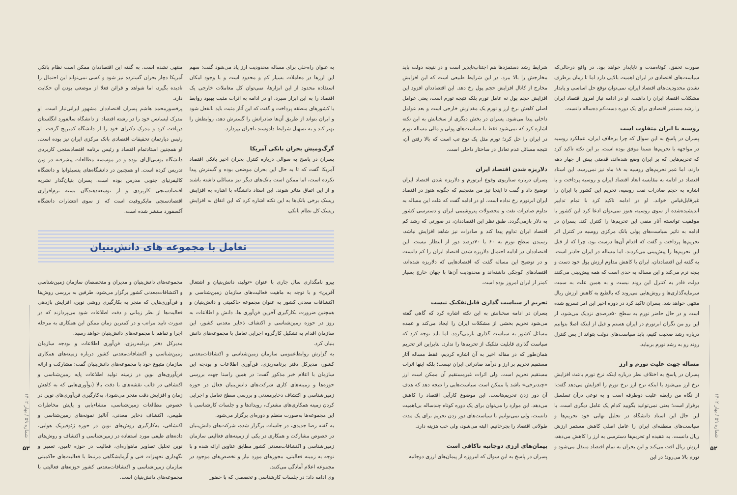صورت تحقق، کوتاه‌مدت و ناپایدار خواهد بود. در واقع درحالی‌که سیاست‌های اقتصادی در ایران اهمیت بالایی دارد اما تا زمان برطرف نشدن محدودیت‌های اقتصاد ایران، نمی‌توان توقع حل اساسی و پایدار مشکلات اقتصاد ایران را داشت. او در ادامه نیاز امروز اقتصاد ایران را رشد مستمر اقتصادی برای یک دوره دست‌کم ده‌ساله دانست.
روسیه با ایران متفاوت است
پسران در پاسخ به این سوال که چرا برخلاف ایران، عملکرد روسیه در مواجهه با تحریم‌ها نسبتا موفق بوده است، بر این نکته تاکید کرد که تحریم‌هایی که بر ایران وضع شده‌اند، قدمتی بیش از چهار دهه دارند، اما عمر تحریم‌های روسیه به ۱۸ ماه نیز نمی‌رسد. این استاد اقتصاد در ادامه به مقایسه ابعاد اقتصاد ایران و روسیه پرداخت و با اشاره به حجم صادرات نفت روسیه، تحریم این کشور با ایران را غیرقابل‌قیاس خواند. او در ادامه تاکید کرد با تمام تدابیر اندیشیده‌شده از سوی روسیه، هنوز نمی‌توان ادعا کرد این کشور با موفقیت توانسته آثار منفی این تحریم‌ها را کنترل کند. پسران در ادامه به تاثیر سیاست‌های پولی بانک مرکزی روسیه در کنترل اثر تحریم‌ها پرداخت و گفت که اقدام آن‌ها درست بود، چرا که از قبل این تحریم‌ها را پیش‌بینی می‌کردند. اما مساله در ایران حادتر است. به گفته این اقتصاددان، ایران با کاهش مداوم ارزش پول خود دست و پنجه نرم می‌کند و این مساله به حدی است که همه پیش‌بینی می‌کنند دولت قادر به کنترل این روند نیست و به همین علت به سمت سرمایه‌گذاری‌ها و روش‌هایی می‌روند که بالطبع به کاهش ارزش ریال منتهی خواهد شد. پسران تاکید کرد در دوره اخیر این امر تسریع شده است و در حال حاضر تورم به سطح ۵۰درصدی نزدیک می‌شود، از این رو من نگران ابرتورم در ایران هستم و قبل از اینکه اصلا بتوانیم درباره رشد صحبت کنیم، باید سیاست‌های دولت بتواند از پس کنترل روند رو به رشد تورم بربیاید.
مساله جهت علیت تورم و ارز
پسران در پاسخ به اختلاف نظر درباره اینکه نرخ تورم باعث افزایش نرخ ارز می‌شود یا اینکه نرخ ارز نرخ تورم را افزایش می‌دهد گفت: از نگاه من رابطه علیت دوطرفه است و به نوعی درآن تسلسل برقرار است؛ یعنی نمی‌توانید بگویید کدام یک عامل دیگری است. با این حال این استاد دانشگاه در تحلیل نهایی خود تحریم‌ها و سیاست‌های منطقه‌ای ایران را عامل اصلی کاهش مستمر ارزش ریال دانست. به عقیده او تحریم‌ها دسترسی به ارز را کاهش می‌دهد، ارزش ریال افت می‌کند و این بحران به تمام اقتصاد منتقل می‌شود و تورم بالا می‌رود؛ در این
شرایط رشد دستمزدها هم اجتناب‌ناپذیر است و در نتیجه دولت باید مخارجش را بالا ببرد. در این شرایط طبیعی است که این افزایش مخارج از کانال افزایش حجم پول رخ دهد. این اقتصاددان افزود این افزایش حجم پول نه عامل تورم بلکه نتیجه تورم است، یعنی عوامل اصلی کاهش نرخ ارز و تورم یک مقدارش خارجی است و بعد عوامل داخلی پیدا می‌شود. پسران در بخش دیگری از سخنانش به این نکته اشاره کرد که نمی‌شود فقط با سیاست‌های پولی و مالی مساله تورم در ایران را حل کرد؛ تورم مثل یک نوع تب است که بالا رفتن آن، نتیجه مسائل عدم تعادل در ساختار داخلی است.
دلاریزه شدن اقتصاد ایران
پسران درباره سناریوی وقوع ابرتورم و دلاریزه شدن اقتصاد ایران توضیح داد و گفت تا اینجا نیز من متعجبم که چگونه هنوز در اقتصاد ایران ابرتورم رخ نداده است. او در ادامه گفت که علت این مساله به تداوم صادرات نفت و محصولات پتروشیمی ایران و دسترسی کشور به دلار بازمی‌گردد. طبق نظر این اقتصاددان، در صورتی که رشد کم اقتصاد ایران تداوم پیدا کند و صادرات نیز شاهد افزایش نباشد، رسیدن سطح تورم به ۶۰ یا ۷۰درصد دور از انتظار نیست. این اقتصاددان در ادامه احتمال دلاریزه شدن اقتصاد ایران را کم دانست و در توضیح این مساله گفت که اقتصادهایی که دلاریزه شده‌اند، اقتصادهای کوچکی داشته‌اند و محدودیت آن‌ها با جهان خارج بسیار کمتر از ایران امروز بوده است.
تحریم از سیاست گذاری قابل‌تفکیک نیست
پسران در ادامه سخنانش به این نکته اشاره کرد که گاهی گفته می‌شود تحریم بخشی از مشکلات ایران را ایجاد می‌کند و عمده مسائل کشور به سیاست گذاری بازمی‌گردد. اما باید توجه کرد که سیاست گذاری قابلیت تفکیک از تحریم‌ها را ندارد. بنابراین اثر تحریم همان‌طور که در مقاله اخیر به آن اشاره کردیم، فقط مساله آثار مستقیم تحریم بر ارز و درآمد صادراتی ایران نیست؛ بلکه اینها اثرات مستقیم تحریم است. ولی اثرات غیرمستقیم آن ممکن است ارز «چندنرخی» باشد یا ممکن است سیاست‌هایی را نتیجه دهد که هدف آن دور زدن تحریم‌هاست. این موضوع کارآیی اقتصاد را کاهش می‌دهد. این موارد را می‌توان برای یک دوره کوتاه چندساله بی‌اهمیت دانست، ولی نمی‌توانیم با سیاست‌های دور زدن تحریم برای یک مدت طولانی اقتصاد را بچرخانیم. البته می‌شود، ولی خب هزینه دارد.
پیمان‌های ارزی دوجانبه ناکافی است
پسران در پاسخ به این سوال که امروزه از پیمان‌های ارزی دوجانبه
شماره ۵۹ / بهار ۱۴۰۲
۵۲
به عنوان راه‌حلی برای مساله محدودیت ارز یاد می‌شود گفت: سهم این ارزها در معاملات بسیار کم و محدود است و با وجود امکان استفاده محدود از این ابزارها، نمی‌توان کل معاملات خارجی یک اقتصاد را به این ابزار سپرد. او در ادامه به اثرات مثبت بهبود روابط با کشورهای منطقه پرداخت و گفت که این آثار مثبت باید بالفعل شود و ایران بتواند از طریق آن‌ها صادراتش را گسترش دهد، روابطش را بهتر کند و به تسهیل شرایط دادوستد تاجران بپردازد.
گرگ‌ومیش بحران بانکی آمریکا
پسران در پاسخ به سوالی درباره کنترل بحران اخیر بانکی اقتصاد آمریکا گفت که تا به حال این بحران موضعی بوده و گسترش پیدا نکرده است، اما ممکن است بانک‌های دیگر نیز مسائلی داشته باشند و از این اتفاق متاثر شوند. این استاد دانشگاه با اشاره به افزایش ریسک برخی بانک‌ها به این نکته اشاره کرد که این اتفاق به افزایش ریسک کل نظام بانکی
منتهی نشده است. به گفته این اقتصاددان ممکن است نظام بانکی آمریکا دچار بحران گسترده نیز شود و کسی نمی‌تواند این احتمال را نادیده بگیرد، اما شواهد و قرائن فعلا از موضعی بودن آن حکایت دارد.
پرفسورمحمد هاشم پسران اقتصاددان مشهور ایرانی‌تبار است. او مدرک لیسانس خود را در رشته اقتصاد از دانشگاه سالفورد انگلستان دریافت کرد و مدرک دکترای خود را از دانشگاه کمبریج گرفت. او رئیس دپارتمان تحقیقات اقتصادی بانک مرکزی ایران نیز بوده است. او همچنین استادتمام اقتصاد و رئیس برنامه اقتصادسنجی کاربردی دانشگاه یوسی‌ال‌ای بوده و در موسسه مطالعات پیشرفته در وین تدریس کرده است. او همچنین در دانشگاه‌های پنسیلوانیا و دانشگاه کالیفرنیای جنوبی مدرس بوده است. پسران بنیان‌گذار نشریه اقتصادسنجی کاربردی و از توسعه‌دهندگان بسته نرم‌افزاری اقتصادسنجی مایکروفیت است که از سوی انتشارات دانشگاه آکسفورد منتشر شده است.
تعامل با مجموعه های دانش‌بنیان
پیرو نامگذاری سال جاری با عنوان «تولید، دانش‌بنیان و اشتغال آفرین» و با توجه به ماهیت فعالیت‌های سازمان زمین‌شناسی و اکتشافات معدنی کشور به عنوان مجموعه حاکمیتی و دانش‌بنیان و همچنین ضرورت بکارگیری آخرین فن‌آوری ها، دانش و اطلاعات به روز در حوزه زمین‌شناسی و اکتشاف ذخایر معدنی کشور، این سازمان اقدام به تشکیل کارگروه اجرایی تعامل با مجموعه‌های دانش بنیان کرد.
به گزارش روابط‌عمومی سازمان زمین‌شناسی و اکتشافات‌معدنی کشور، مدیرکل دفتر برنامه‌ریزی، فن‌آوری اطلاعات و بودجه این سازمان با اعلام خبر مذکور گفت: در همین راستا جهت بررسی حوزه‌ها و زمینه‌های کاری شرکت‌های دانش‌بنیان فعال در حوزه زمین‌شناسی و اکتشاف ذخایرمعدنی و بررسی سطح تعامل و اجرایی کردن زمینه همکاری‌های مشترک، رویدادها و و جلسات کارشناسی با این مجموعه‌ها به‌صورت منظم و دوره‌ای برگزار می‌شود.
به گفته رضا جدیدی، در جلسات برگزار شده، شرکت‌های دانش‌بنیان در خصوص مشارکت و همکاری در یکی از زمینه‌های فعالیتی سازمان زمین‌شناسی و اکتشافات‌معدنی کشور مطابق عناوین ارائه شده و با توجه به زمینه فعالیتی، مجوزهای مورد نیاز و تخصص‌های موجود در مجموعه اعلام آمادگی می‌کنند.
وی ادامه داد: در جلسات کارشناسی و تخصصی که با حضور
مجموعه‌های دانش‌بنیان و مدیران و متخصصان سازمان زمین‌شناسی و اکتشافات‌معدنی کشور برگزار می‌شود، طرفین به بررسی روش‌ها و فن‌آوری‌هایی که منجر به بکارگیری روشی نوین، افزایش بازدهی فعالیت‌ها از نظر زمانی و دقت اطلاعات شود می‌پردازند که در صورت تایید مراتب و در کمترین زمان ممکن این همکاری به مرحله اجرا و تفاهم با مجموعه‌های دانش‌بنیان خواهد رسید.
مدیرکل دفتر برنامه‌ریزی، فن‌آوری اطلاعات و بودجه سازمان زمین‌شناسی و اکتشافات‌معدنی کشور درباره زمینه‌های همکاری سازمان متبوع خود با مجموعه‌های دانش‌بنیان گفت: مشارکت و ارائه فن‌آوری‌های نوین در زمینه تولید اطلاعات پایه زمین‌شناسی و اکتشافی در قالب نقشه‌های با دقت بالا (نوآوری‌هایی که به کاهش زمان و افزایش دقت منجر می‌شود)، به‌کارگیری فن‌آوری‌های نوین در خصوص مطالعات زمین‌شناسی، منشاءیابی و پایش مخاطرات طبیعی، اکتشاف ذخایر معدنی، آنالیز نمونه‌های زمین‌شناسی و اکتشافی، به‌کارگیری روش‌های نوین در حوزه ژئوفیزیک هوایی، داده‌های طیفی مورد استفاده در زمین‌شناسی و اکتشاف و روش‌های نوین تحلیل تصاویر ماهواره‌ای، فعالیت در حوزه تامین، تعمیر و نگهداری تجهیزات فنی و آزمایشگاهی مرتبط با فعالیت‌های حاکمیتی سازمان زمین‌شناسی و اکتشافات‌معدنی کشور حوزه‌های فعالیتی با مجموعه‌های دانش‌بنیان است.
شماره ۵۹ / بهار ۱۴۰۲
۵۳